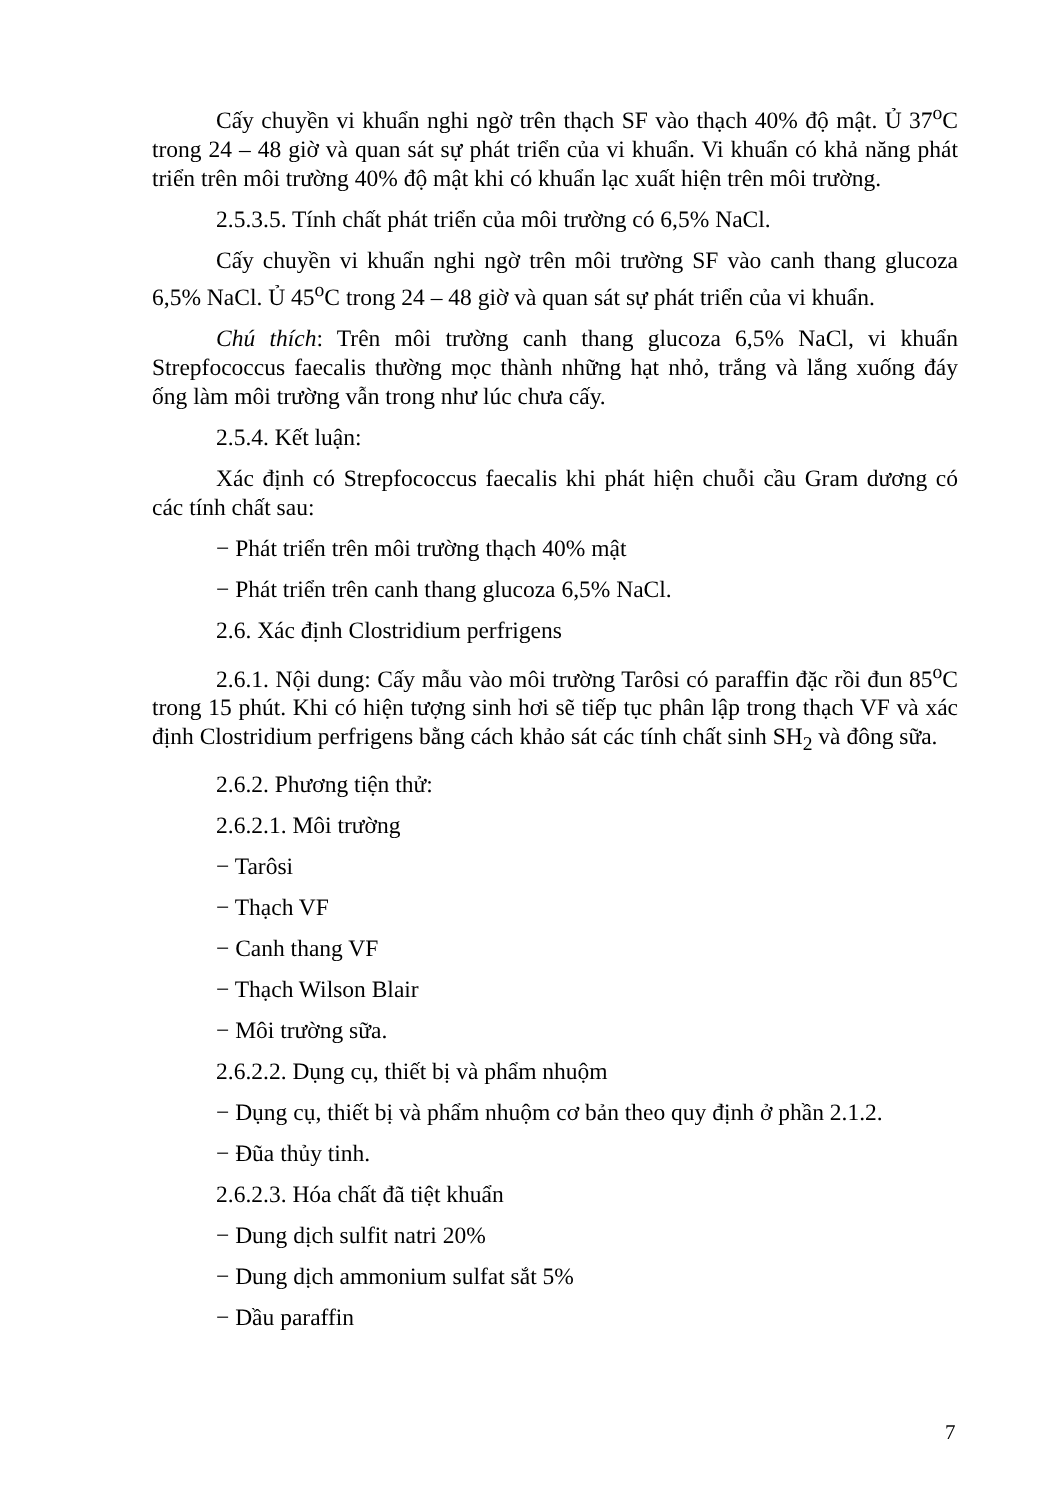Cấy chuyền vi khuẩn nghi ngờ trên thạch SF vào thạch 40% độ mật. Ủ 37<sup>o</sup>C trong 24 – 48 giờ và quan sát sự phát triển của vi khuẩn. Vi khuẩn có khả năng phát triển trên môi trường 40% độ mật khi có khuẩn lạc xuất hiện trên môi trường.
2.5.3.5. Tính chất phát triển của môi trường có 6,5% NaCl.
Cấy chuyền vi khuẩn nghi ngờ trên môi trường SF vào canh thang glucoza 6,5% NaCl. Ủ 45<sup>o</sup>C trong 24 – 48 giờ và quan sát sự phát triển của vi khuẩn.
Chú thích: Trên môi trường canh thang glucoza 6,5% NaCl, vi khuẩn Strepfococcus faecalis thường mọc thành những hạt nhỏ, trắng và lắng xuống đáy ống làm môi trường vẫn trong như lúc chưa cấy.
2.5.4. Kết luận:
Xác định có Strepfococcus faecalis khi phát hiện chuỗi cầu Gram dương có các tính chất sau:
− Phát triển trên môi trường thạch 40% mật
− Phát triển trên canh thang glucoza 6,5% NaCl.
2.6. Xác định Clostridium perfrigens
2.6.1. Nội dung: Cấy mẫu vào môi trường Tarôsi có paraffin đặc rồi đun 85<sup>o</sup>C trong 15 phút. Khi có hiện tượng sinh hơi sẽ tiếp tục phân lập trong thạch VF và xác định Clostridium perfrigens bằng cách khảo sát các tính chất sinh SH<sub>2</sub> và đông sữa.
2.6.2. Phương tiện thử:
2.6.2.1. Môi trường
− Tarôsi
− Thạch VF
− Canh thang VF
− Thạch Wilson Blair
− Môi trường sữa.
2.6.2.2. Dụng cụ, thiết bị và phẩm nhuộm
− Dụng cụ, thiết bị và phẩm nhuộm cơ bản theo quy định ở phần 2.1.2.
− Đũa thủy tinh.
2.6.2.3. Hóa chất đã tiệt khuẩn
− Dung dịch sulfit natri 20%
− Dung dịch ammonium sulfat sắt 5%
− Dầu paraffin
7